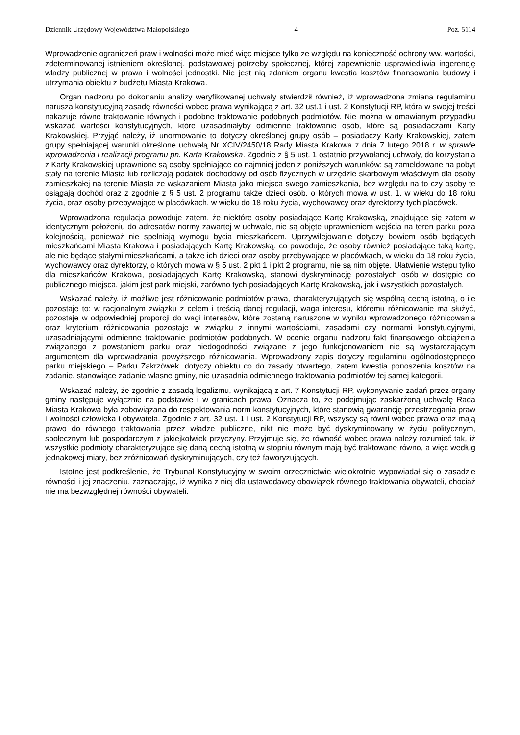Dziennik Urzędowy Województwa Małopolskiego – 4 – Poz. 5114
Wprowadzenie ograniczeń praw i wolności może mieć więc miejsce tylko ze względu na konieczność ochrony ww. wartości, zdeterminowanej istnieniem określonej, podstawowej potrzeby społecznej, której zapewnienie usprawiedliwia ingerencję władzy publicznej w prawa i wolności jednostki. Nie jest nią zdaniem organu kwestia kosztów finansowania budowy i utrzymania obiektu z budżetu Miasta Krakowa.
Organ nadzoru po dokonaniu analizy weryfikowanej uchwały stwierdził również, iż wprowadzona zmiana regulaminu narusza konstytucyjną zasadę równości wobec prawa wynikającą z art. 32 ust.1 i ust. 2 Konstytucji RP, która w swojej treści nakazuje równe traktowanie równych i podobne traktowanie podobnych podmiotów. Nie można w omawianym przypadku wskazać wartości konstytucyjnych, które uzasadniałyby odmienne traktowanie osób, które są posiadaczami Karty Krakowskiej. Przyjąć należy, iż unormowanie to dotyczy określonej grupy osób – posiadaczy Karty Krakowskiej, zatem grupy spełniającej warunki określone uchwałą Nr XCIV/2450/18 Rady Miasta Krakowa z dnia 7 lutego 2018 r. w sprawie wprowadzenia i realizacji programu pn. Karta Krakowska. Zgodnie z § 5 ust. 1 ostatnio przywołanej uchwały, do korzystania z Karty Krakowskiej uprawnione są osoby spełniające co najmniej jeden z poniższych warunków: są zameldowane na pobyt stały na terenie Miasta lub rozliczają podatek dochodowy od osób fizycznych w urzędzie skarbowym właściwym dla osoby zamieszkałej na terenie Miasta ze wskazaniem Miasta jako miejsca swego zamieszkania, bez względu na to czy osoby te osiągają dochód oraz z zgodnie z § 5 ust. 2 programu także dzieci osób, o których mowa w ust. 1, w wieku do 18 roku życia, oraz osoby przebywające w placówkach, w wieku do 18 roku życia, wychowawcy oraz dyrektorzy tych placówek.
Wprowadzona regulacja powoduje zatem, że niektóre osoby posiadające Kartę Krakowską, znajdujące się zatem w identycznym położeniu do adresatów normy zawartej w uchwale, nie są objęte uprawnieniem wejścia na teren parku poza kolejnością, ponieważ nie spełniają wymogu bycia mieszkańcem. Uprzywilejowanie dotyczy bowiem osób będących mieszkańcami Miasta Krakowa i posiadających Kartę Krakowską, co powoduje, że osoby również posiadające taką kartę, ale nie będące stałymi mieszkańcami, a także ich dzieci oraz osoby przebywające w placówkach, w wieku do 18 roku życia, wychowawcy oraz dyrektorzy, o których mowa w § 5 ust. 2 pkt 1 i pkt 2 programu, nie są nim objęte. Ułatwienie wstępu tylko dla mieszkańców Krakowa, posiadających Kartę Krakowską, stanowi dyskryminację pozostałych osób w dostępie do publicznego miejsca, jakim jest park miejski, zarówno tych posiadających Kartę Krakowską, jak i wszystkich pozostałych.
Wskazać należy, iż możliwe jest różnicowanie podmiotów prawa, charakteryzujących się wspólną cechą istotną, o ile pozostaje to: w racjonalnym związku z celem i treścią danej regulacji, waga interesu, któremu różnicowanie ma służyć, pozostaje w odpowiedniej proporcji do wagi interesów, które zostaną naruszone w wyniku wprowadzonego różnicowania oraz kryterium różnicowania pozostaje w związku z innymi wartościami, zasadami czy normami konstytucyjnymi, uzasadniającymi odmienne traktowanie podmiotów podobnych. W ocenie organu nadzoru fakt finansowego obciążenia związanego z powstaniem parku oraz niedogodności związane z jego funkcjonowaniem nie są wystarczającym argumentem dla wprowadzania powyższego różnicowania. Wprowadzony zapis dotyczy regulaminu ogólnodostępnego parku miejskiego – Parku Zakrzówek, dotyczy obiektu co do zasady otwartego, zatem kwestia ponoszenia kosztów na zadanie, stanowiące zadanie własne gminy, nie uzasadnia odmiennego traktowania podmiotów tej samej kategorii.
Wskazać należy, że zgodnie z zasadą legalizmu, wynikającą z art. 7 Konstytucji RP, wykonywanie zadań przez organy gminy następuje wyłącznie na podstawie i w granicach prawa. Oznacza to, że podejmując zaskarżoną uchwałę Rada Miasta Krakowa była zobowiązana do respektowania norm konstytucyjnych, które stanowią gwarancję przestrzegania praw i wolności człowieka i obywatela. Zgodnie z art. 32 ust. 1 i ust. 2 Konstytucji RP, wszyscy są równi wobec prawa oraz mają prawo do równego traktowania przez władze publiczne, nikt nie może być dyskryminowany w życiu politycznym, społecznym lub gospodarczym z jakiejkolwiek przyczyny. Przyjmuje się, że równość wobec prawa należy rozumieć tak, iż wszystkie podmioty charakteryzujące się daną cechą istotną w stopniu równym mają być traktowane równo, a więc według jednakowej miary, bez zróżnicowań dyskryminujących, czy też faworyzujących.
Istotne jest podkreślenie, że Trybunał Konstytucyjny w swoim orzecznictwie wielokrotnie wypowiadał się o zasadzie równości i jej znaczeniu, zaznaczając, iż wynika z niej dla ustawodawcy obowiązek równego traktowania obywateli, chociaż nie ma bezwzględnej równości obywateli.